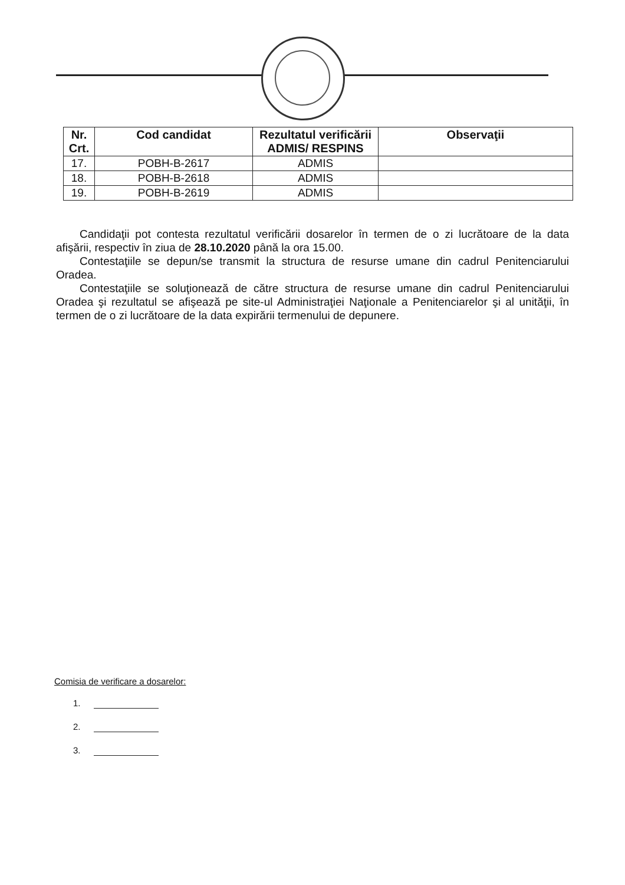| Nr. Crt. | Cod candidat | Rezultatul verificării ADMIS/ RESPINS | Observaţii |
| --- | --- | --- | --- |
| 17. | POBH-B-2617 | ADMIS | |
| 18. | POBH-B-2618 | ADMIS | |
| 19. | POBH-B-2619 | ADMIS | |
Candidaţii pot contesta rezultatul verificării dosarelor în termen de o zi lucrătoare de la data afişării, respectiv în ziua de 28.10.2020 până la ora 15.00.
Contestaţiile se depun/se transmit la structura de resurse umane din cadrul Penitenciarului Oradea.
Contestaţiile se soluţionează de către structura de resurse umane din cadrul Penitenciarului Oradea şi rezultatul se afişează pe site-ul Administraţiei Naţionale a Penitenciarelor şi al unităţii, în termen de o zi lucrătoare de la data expirării termenului de depunere.
Comisia de verificare a dosarelor:
1.
2.
3.